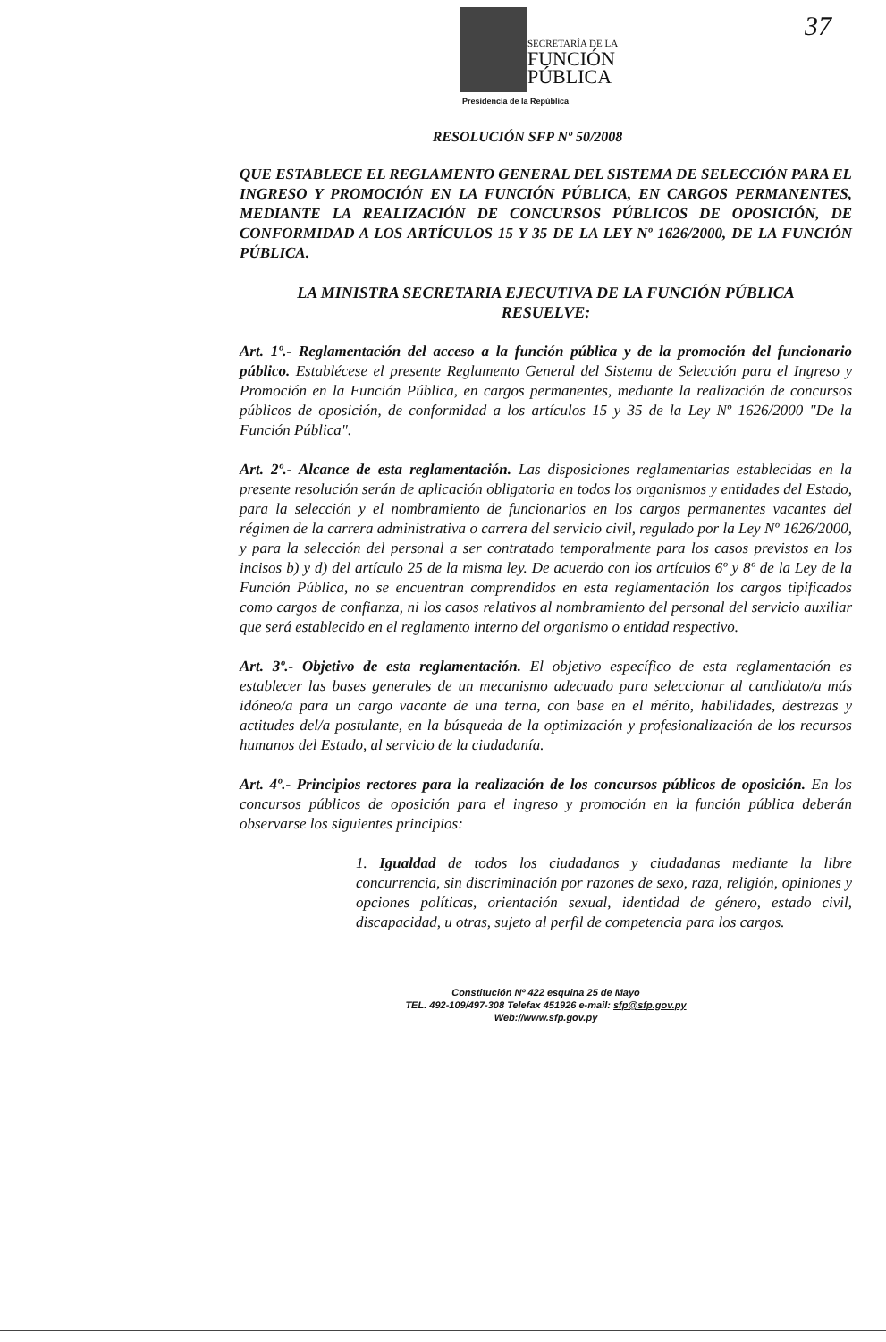37
SECRETARÍA DE LA
FUNCIÓN
PÚBLICA
Presidencia de la República
RESOLUCIÓN SFP Nº 50/2008
QUE ESTABLECE EL REGLAMENTO GENERAL DEL SISTEMA DE SELECCIÓN PARA EL INGRESO Y PROMOCIÓN EN LA FUNCIÓN PÚBLICA, EN CARGOS PERMANENTES, MEDIANTE LA REALIZACIÓN DE CONCURSOS PÚBLICOS DE OPOSICIÓN, DE CONFORMIDAD A LOS ARTÍCULOS 15 Y 35 DE LA LEY Nº 1626/2000, DE LA FUNCIÓN PÚBLICA.
LA MINISTRA SECRETARIA EJECUTIVA DE LA FUNCIÓN PÚBLICA
RESUELVE:
Art. 1º.- Reglamentación del acceso a la función pública y de la promoción del funcionario público. Establécese el presente Reglamento General del Sistema de Selección para el Ingreso y Promoción en la Función Pública, en cargos permanentes, mediante la realización de concursos públicos de oposición, de conformidad a los artículos 15 y 35 de la Ley Nº 1626/2000 "De la Función Pública".
Art. 2º.- Alcance de esta reglamentación. Las disposiciones reglamentarias establecidas en la presente resolución serán de aplicación obligatoria en todos los organismos y entidades del Estado, para la selección y el nombramiento de funcionarios en los cargos permanentes vacantes del régimen de la carrera administrativa o carrera del servicio civil, regulado por la Ley Nº 1626/2000, y para la selección del personal a ser contratado temporalmente para los casos previstos en los incisos b) y d) del artículo 25 de la misma ley. De acuerdo con los artículos 6º y 8º de la Ley de la Función Pública, no se encuentran comprendidos en esta reglamentación los cargos tipificados como cargos de confianza, ni los casos relativos al nombramiento del personal del servicio auxiliar que será establecido en el reglamento interno del organismo o entidad respectivo.
Art. 3º.- Objetivo de esta reglamentación. El objetivo específico de esta reglamentación es establecer las bases generales de un mecanismo adecuado para seleccionar al candidato/a más idóneo/a para un cargo vacante de una terna, con base en el mérito, habilidades, destrezas y actitudes del/a postulante, en la búsqueda de la optimización y profesionalización de los recursos humanos del Estado, al servicio de la ciudadanía.
Art. 4º.- Principios rectores para la realización de los concursos públicos de oposición. En los concursos públicos de oposición para el ingreso y promoción en la función pública deberán observarse los siguientes principios:
1. Igualdad de todos los ciudadanos y ciudadanas mediante la libre concurrencia, sin discriminación por razones de sexo, raza, religión, opiniones y opciones políticas, orientación sexual, identidad de género, estado civil, discapacidad, u otras, sujeto al perfil de competencia para los cargos.
Constitución Nº 422 esquina 25 de Mayo
TEL. 492-109/497-308 Telefax 451926 e-mail: sfp@sfp.gov.py
Web://www.sfp.gov.py